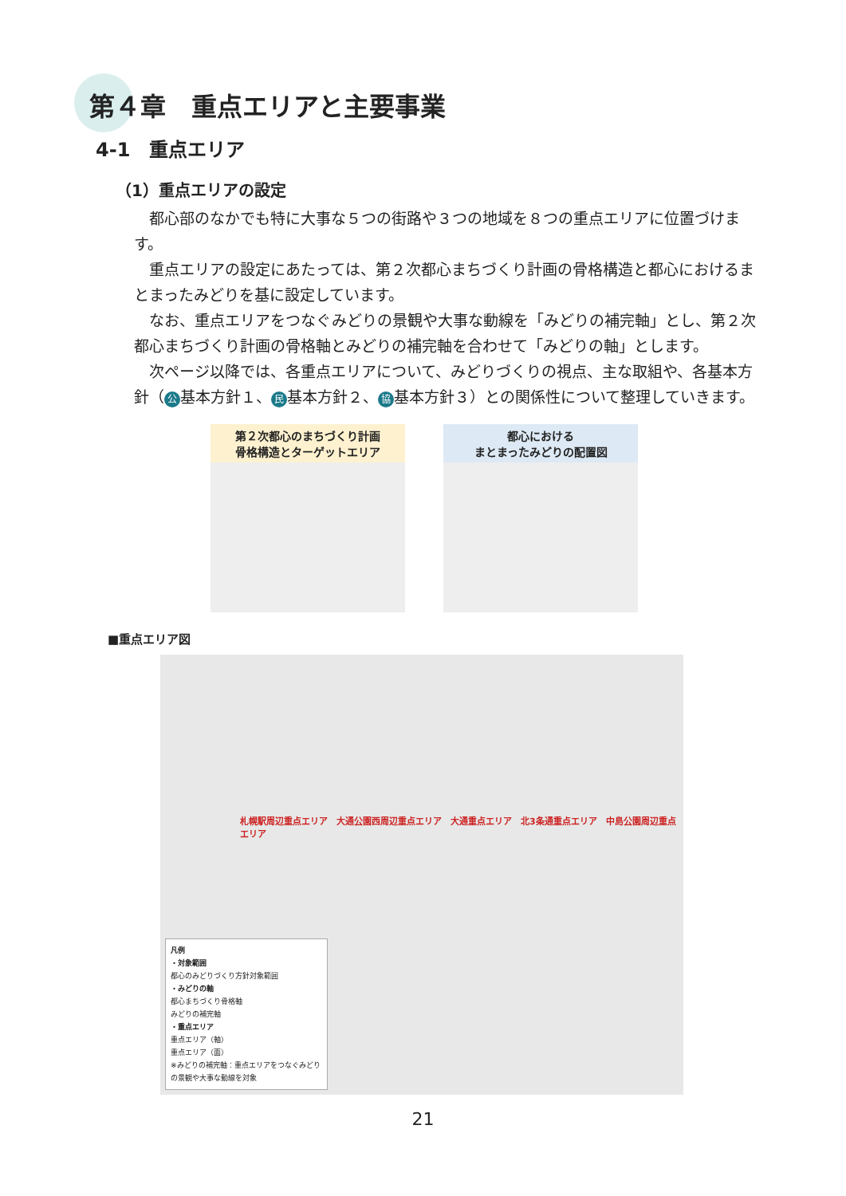第４章　重点エリアと主要事業
4-1　重点エリア
（1）重点エリアの設定
都心部のなかでも特に大事な５つの街路や３つの地域を８つの重点エリアに位置づけます。
重点エリアの設定にあたっては、第２次都心まちづくり計画の骨格構造と都心におけるまとまったみどりを基に設定しています。
なお、重点エリアをつなぐみどりの景観や大事な動線を「みどりの補完軸」とし、第２次都心まちづくり計画の骨格軸とみどりの補完軸を合わせて「みどりの軸」とします。
次ページ以降では、各重点エリアについて、みどりづくりの視点、主な取組や、各基本方針（ 公 基本方針１、 民 基本方針２、 協 基本方針３）との関係性について整理していきます。
第２次都心のまちづくり計画
骨格構造とターゲットエリア
都心における
まとまったみどりの配置図
■重点エリア図
札幌駅周辺重点エリア　大通公園西周辺重点エリア　大通重点エリア　北3条通重点エリア　中島公園周辺重点エリア
凡例
・対象範囲
都心のみどりづくり方針対象範囲
・みどりの軸
都心まちづくり骨格軸
みどりの補完軸
・重点エリア
重点エリア（軸）
重点エリア（面）
※みどりの補完軸：重点エリアをつなぐみどりの景観や大事な動線を対象
21